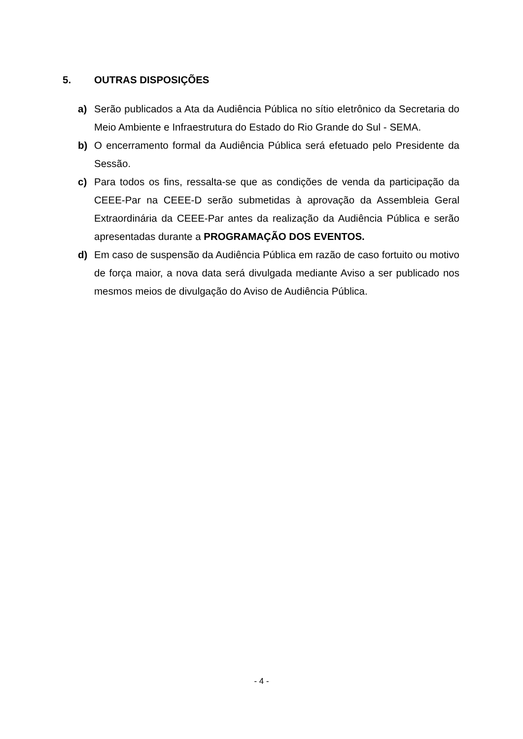5. OUTRAS DISPOSIÇÕES
a) Serão publicados a Ata da Audiência Pública no sítio eletrônico da Secretaria do Meio Ambiente e Infraestrutura do Estado do Rio Grande do Sul - SEMA.
b) O encerramento formal da Audiência Pública será efetuado pelo Presidente da Sessão.
c) Para todos os fins, ressalta-se que as condições de venda da participação da CEEE-Par na CEEE-D serão submetidas à aprovação da Assembleia Geral Extraordinária da CEEE-Par antes da realização da Audiência Pública e serão apresentadas durante a PROGRAMAÇÃO DOS EVENTOS.
d) Em caso de suspensão da Audiência Pública em razão de caso fortuito ou motivo de força maior, a nova data será divulgada mediante Aviso a ser publicado nos mesmos meios de divulgação do Aviso de Audiência Pública.
- 4 -